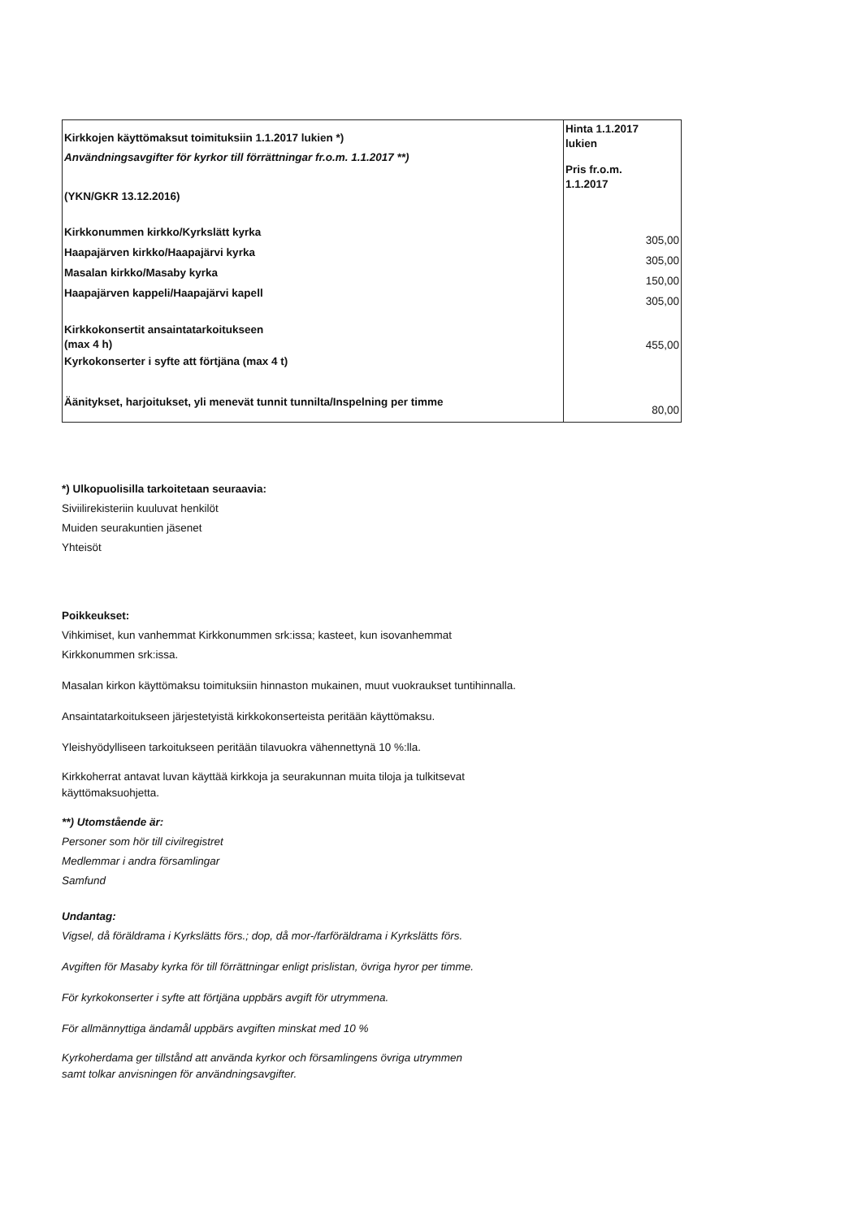| Kirkkojen käyttömaksut toimituksiin 1.1.2017 lukien *) Användningsavgifter för kyrkor till förrättningar fr.o.m. 1.1.2017 **) (YKN/GKR 13.12.2016) Kirkkonummen kirkko/Kyrkslätt kyrka Haapajärven kirkko/Haapajärvi kyrka Masalan kirkko/Masaby kyrka Haapajärven kappeli/Haapajärvi kapell Kirkkokonsertit ansaintatarkoitukseen (max 4 h) Kyrkokonserter i syfte att förtjäna (max 4 t) Äänitykset, harjoitukset, yli menevät tunnit tunnilta/Inspelning per timme | Hinta 1.1.2017 lukien Pris fr.o.m. 1.1.2017 305,00 305,00 150,00 305,00 455,00 80,00 |
*) Ulkopuolisilla tarkoitetaan seuraavia:
Siviilirekisteriin kuuluvat henkilöt
Muiden seurakuntien jäsenet
Yhteisöt
Poikkeukset:
Vihkimiset, kun vanhemmat Kirkkonummen srk:issa; kasteet, kun isovanhemmat
Kirkkonummen srk:issa.
Masalan kirkon käyttömaksu toimituksiin hinnaston mukainen, muut vuokraukset tuntihinnalla.
Ansaintatarkoitukseen järjestetyistä kirkkokonserteista peritään käyttömaksu.
Yleishyödylliseen tarkoitukseen peritään tilavuokra vähennettynä 10 %:lla.
Kirkkoherrat antavat luvan käyttää kirkkoja ja seurakunnan muita tiloja ja tulkitsevat
käyttömaksuohjetta.
**) Utomstående är:
Personer som hör till civilregistret
Medlemmar i andra församlingar
Samfund
Undantag:
Vigsel, då föräldrama i Kyrkslätts förs.; dop, då mor-/farföräldrama i Kyrkslätts förs.
Avgiften för Masaby kyrka för till förrättningar enligt prislistan, övriga hyror per timme.
För kyrkokonserter i syfte att förtjäna uppbärs avgift för utrymmena.
För allmännyttiga ändamål uppbärs avgiften minskat med 10 %
Kyrkoherdama ger tillstånd att använda kyrkor och församlingens övriga utrymmen
samt tolkar anvisningen för användningsavgifter.